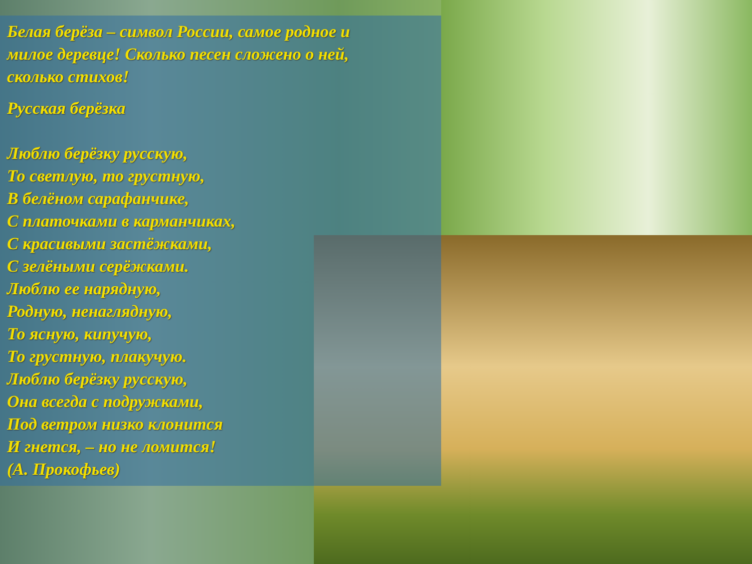Белая берёза – символ России, самое родное и
милое деревце! Сколько песен сложено о ней,
сколько стихов!
Русская берёзка
Люблю берёзку русскую,
То светлую, то грустную,
В белёном сарафанчике,
С платочками в карманчиках,
С красивыми застёжками,
С зелёными серёжками.
Люблю ее нарядную,
Родную, ненаглядную,
То ясную, кипучую,
То грустную, плакучую.
Люблю берёзку русскую,
Она всегда с подружками,
Под ветром низко клонится
И гнется, – но не ломится!
(А. Прокофьев)